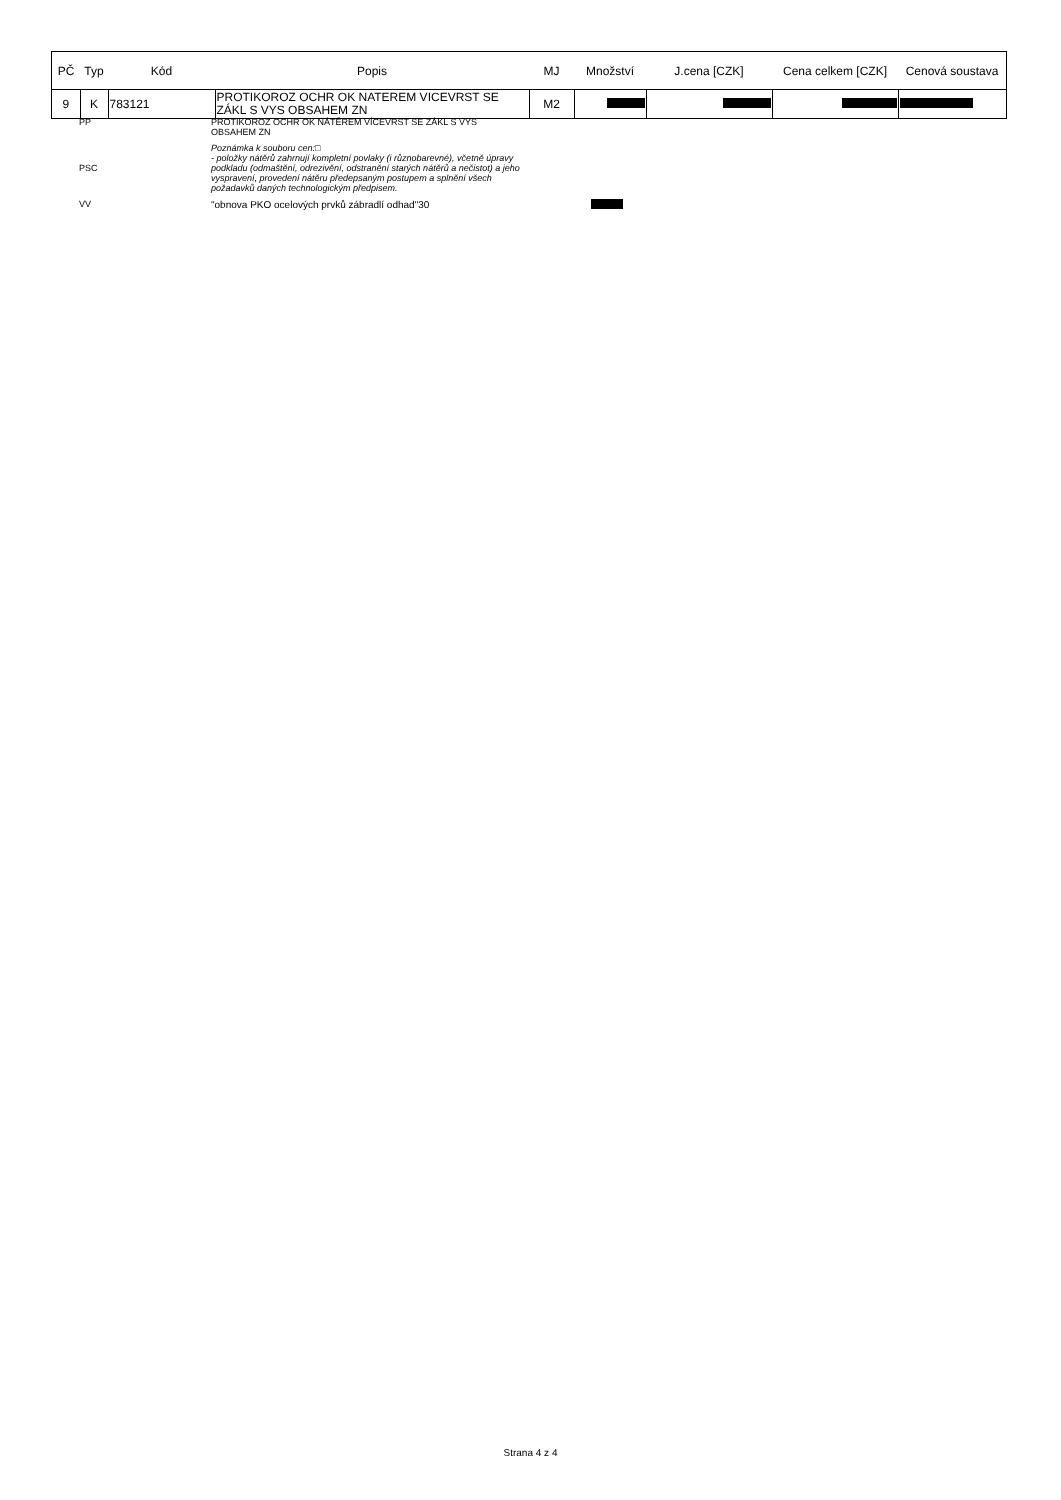| PČ | Typ | Kód | Popis | MJ | Množství | J.cena [CZK] | Cena celkem [CZK] | Cenová soustava |
| --- | --- | --- | --- | --- | --- | --- | --- | --- |
| 9 | K | 783121 | PROTIKOROZ OCHR OK NATEREM VICEVRST SE ZÁKL S VYS OBSAHEM ZN | M2 | | | | |
PP PROTIKOROZ OCHR OK NÁTĚREM VÍCEVRST SE ZÁKL S VYS OBSAHEM ZN
PSC Poznámka k souboru cen:□
- položky nátěrů zahrnují kompletní povlaky (i různobarevné), včetně úpravy podkladu (odmaštění, odrezivění, odstranění starých nátěrů a nečistot) a jeho vyspravení, provedení nátěru předepsaným postupem a splnění všech požadavků daných technologickým předpisem.
VV "obnova PKO ocelových prvků zábradlí odhad"30
Strana 4 z 4